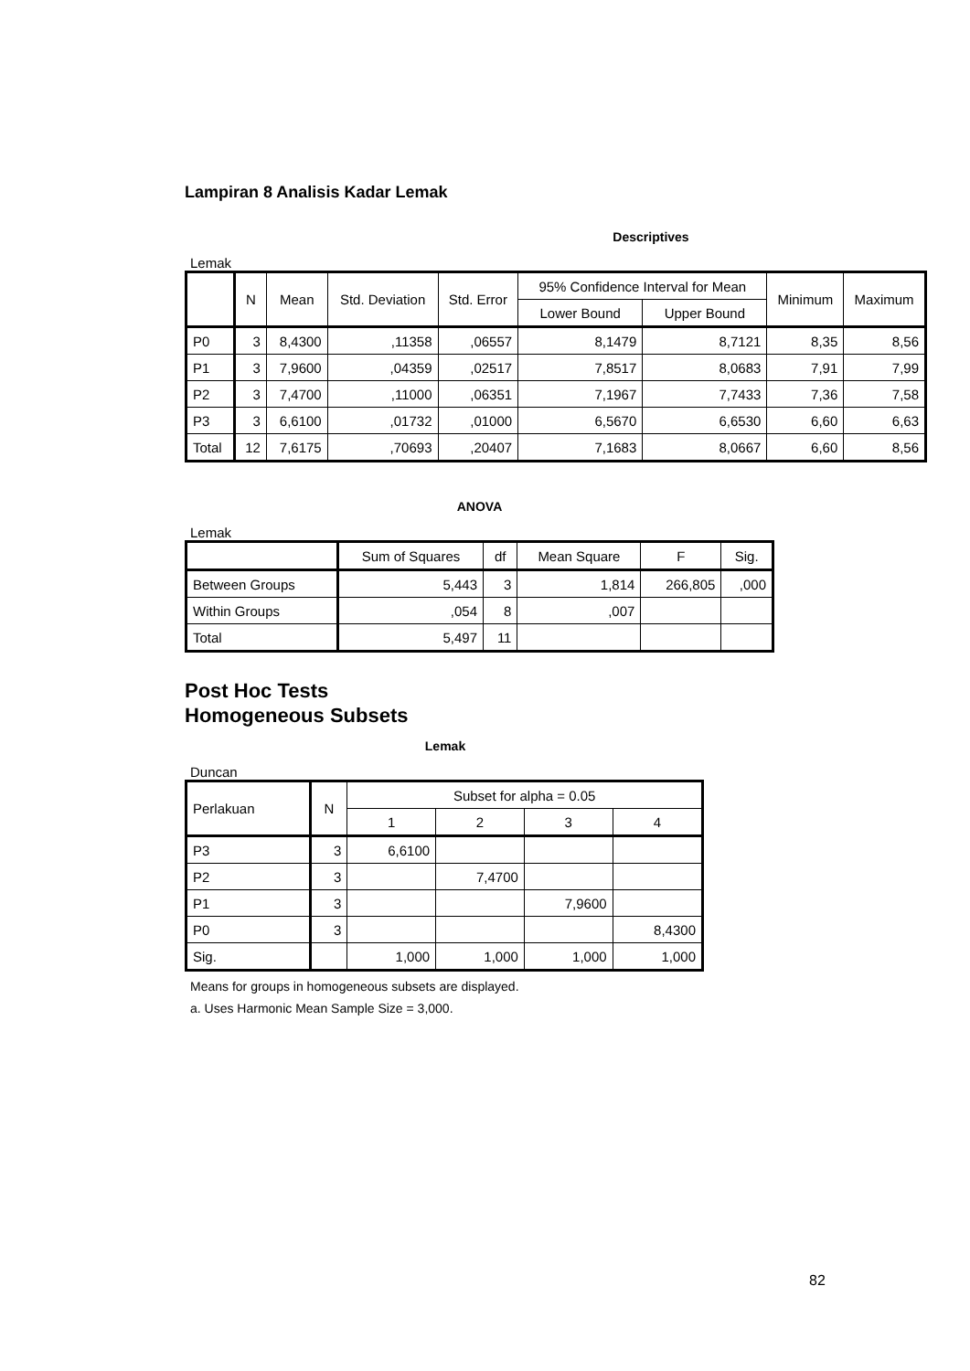Lampiran 8 Analisis Kadar Lemak
Descriptives
Lemak
| | N | Mean | Std. Deviation | Std. Error | 95% Confidence Interval for Mean | | Minimum | Maximum |
| --- | --- | --- | --- | --- | --- | --- | --- | --- |
| | | | | | Lower Bound | Upper Bound | | |
| P0 | 3 | 8,4300 | ,11358 | ,06557 | 8,1479 | 8,7121 | 8,35 | 8,56 |
| P1 | 3 | 7,9600 | ,04359 | ,02517 | 7,8517 | 8,0683 | 7,91 | 7,99 |
| P2 | 3 | 7,4700 | ,11000 | ,06351 | 7,1967 | 7,7433 | 7,36 | 7,58 |
| P3 | 3 | 6,6100 | ,01732 | ,01000 | 6,5670 | 6,6530 | 6,60 | 6,63 |
| Total | 12 | 7,6175 | ,70693 | ,20407 | 7,1683 | 8,0667 | 6,60 | 8,56 |
ANOVA
Lemak
| | Sum of Squares | df | Mean Square | F | Sig. |
| --- | --- | --- | --- | --- | --- |
| Between Groups | 5,443 | 3 | 1,814 | 266,805 | ,000 |
| Within Groups | ,054 | 8 | ,007 | | |
| Total | 5,497 | 11 | | | |
Post Hoc Tests
Homogeneous Subsets
Lemak
Duncan
| Perlakuan | N | Subset for alpha = 0.05 | | | |
| --- | --- | --- | --- | --- | --- |
| | | 1 | 2 | 3 | 4 |
| P3 | 3 | 6,6100 | | | |
| P2 | 3 | | 7,4700 | | |
| P1 | 3 | | | 7,9600 | |
| P0 | 3 | | | | 8,4300 |
| Sig. | | 1,000 | 1,000 | 1,000 | 1,000 |
Means for groups in homogeneous subsets are displayed.
a. Uses Harmonic Mean Sample Size = 3,000.
82